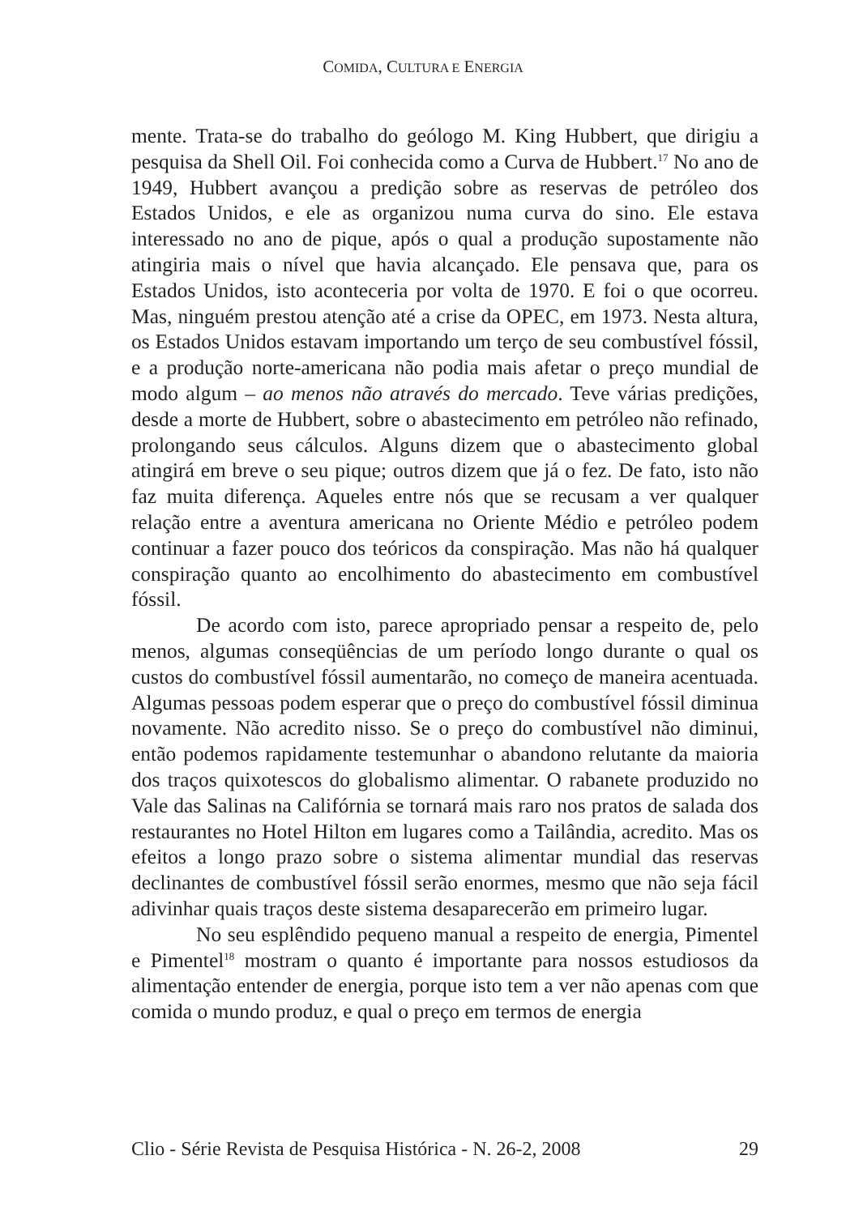COMIDA, CULTURA E ENERGIA
mente. Trata-se do trabalho do geólogo M. King Hubbert, que dirigiu a pesquisa da Shell Oil. Foi conhecida como a Curva de Hubbert.<sup>17</sup> No ano de 1949, Hubbert avançou a predição sobre as reservas de petróleo dos Estados Unidos, e ele as organizou numa curva do sino. Ele estava interessado no ano de pique, após o qual a produção supostamente não atingiria mais o nível que havia alcançado. Ele pensava que, para os Estados Unidos, isto aconteceria por volta de 1970. E foi o que ocorreu. Mas, ninguém prestou atenção até a crise da OPEC, em 1973. Nesta altura, os Estados Unidos estavam importando um terço de seu combustível fóssil, e a produção norte-americana não podia mais afetar o preço mundial de modo algum – ao menos não através do mercado. Teve várias predições, desde a morte de Hubbert, sobre o abastecimento em petróleo não refinado, prolongando seus cálculos. Alguns dizem que o abastecimento global atingirá em breve o seu pique; outros dizem que já o fez. De fato, isto não faz muita diferença. Aqueles entre nós que se recusam a ver qualquer relação entre a aventura americana no Oriente Médio e petróleo podem continuar a fazer pouco dos teóricos da conspiração. Mas não há qualquer conspiração quanto ao encolhimento do abastecimento em combustível fóssil.
De acordo com isto, parece apropriado pensar a respeito de, pelo menos, algumas conseqüências de um período longo durante o qual os custos do combustível fóssil aumentarão, no começo de maneira acentuada. Algumas pessoas podem esperar que o preço do combustível fóssil diminua novamente. Não acredito nisso. Se o preço do combustível não diminui, então podemos rapidamente testemunhar o abandono relutante da maioria dos traços quixotescos do globalismo alimentar. O rabanete produzido no Vale das Salinas na Califórnia se tornará mais raro nos pratos de salada dos restaurantes no Hotel Hilton em lugares como a Tailândia, acredito. Mas os efeitos a longo prazo sobre o sistema alimentar mundial das reservas declinantes de combustível fóssil serão enormes, mesmo que não seja fácil adivinhar quais traços deste sistema desaparecerão em primeiro lugar.
No seu esplêndido pequeno manual a respeito de energia, Pimentel e Pimentel<sup>18</sup> mostram o quanto é importante para nossos estudiosos da alimentação entender de energia, porque isto tem a ver não apenas com que comida o mundo produz, e qual o preço em termos de energia
Clio - Série Revista de Pesquisa Histórica - N. 26-2, 2008 29